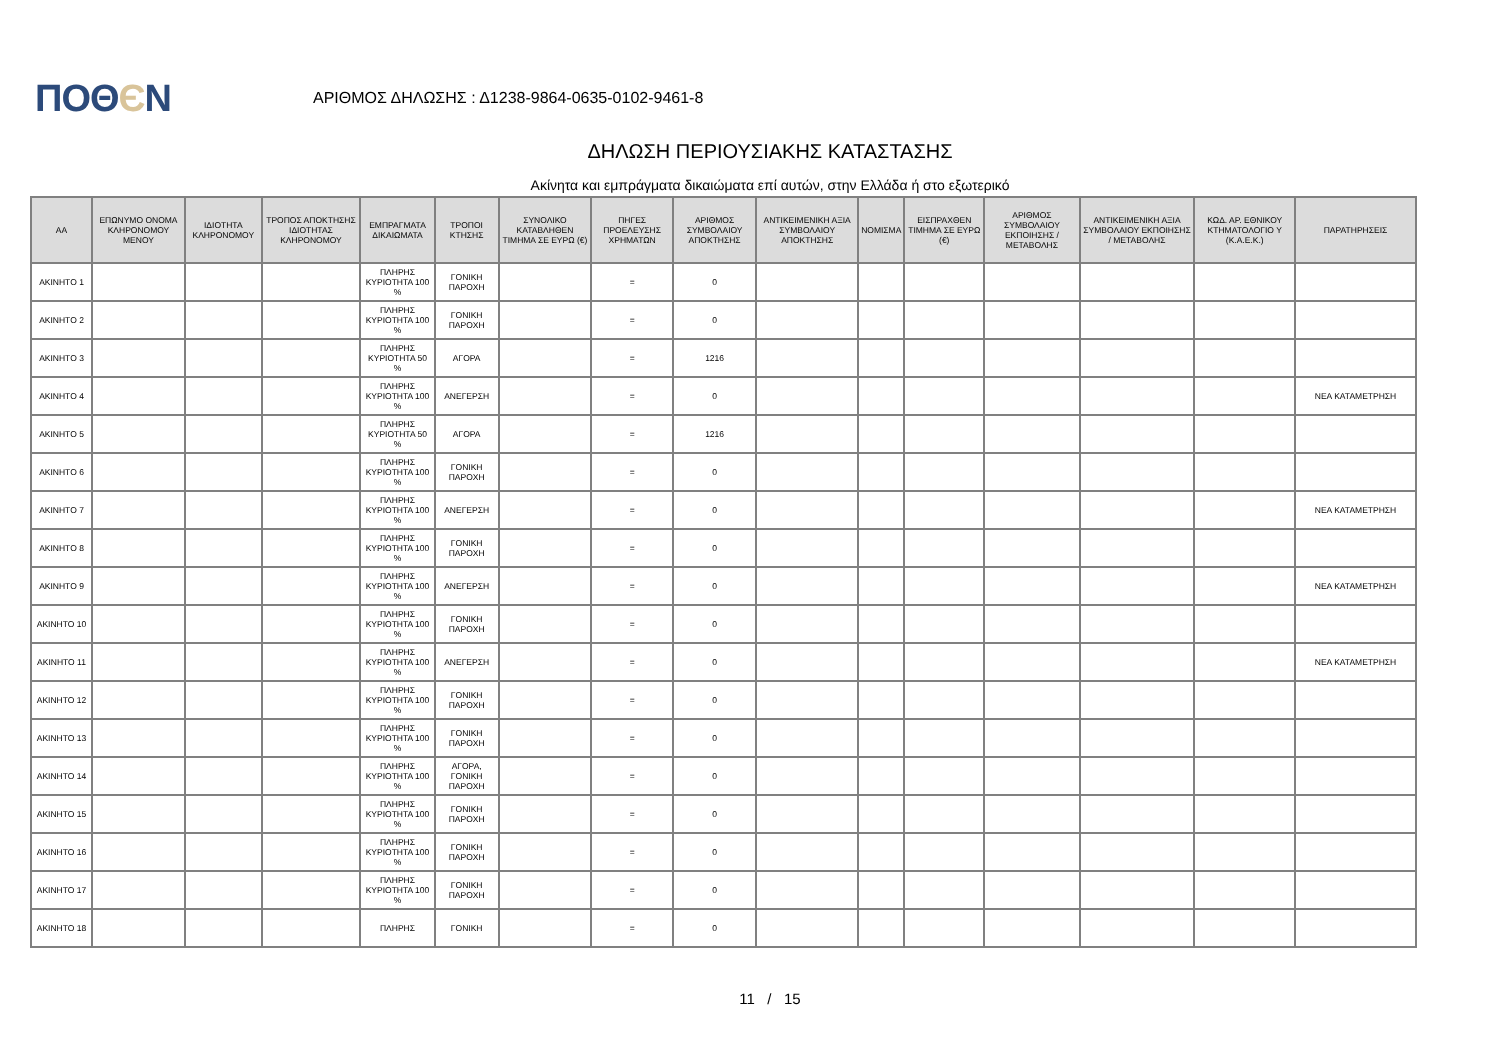ΠΟΘЄΝ
ΑΡΙΘΜΟΣ ΔΗΛΩΣΗΣ : Δ1238-9864-0635-0102-9461-8
ΔΗΛΩΣΗ ΠΕΡΙΟΥΣΙΑΚΗΣ ΚΑΤΑΣΤΑΣΗΣ
Ακίνητα και εμπράγματα δικαιώματα επί αυτών, στην Ελλάδα ή στο εξωτερικό
| ΑΑ | ΕΠΩΝΥΜΟ ΟΝΟΜΑ ΚΛΗΡΟΝΟΜΟΥ ΜΕΝΟΥ | ΙΔΙΟΤΗΤΑ ΚΛΗΡΟΝΟΜΟΥ | ΤΡΟΠΟΣ ΑΠΟΚΤΗΣΗΣ ΙΔΙΟΤΗΤΑΣ ΚΛΗΡΟΝΟΜΟΥ | ΕΜΠΡΑΓΜΑΤΑ ΔΙΚΑΙΩΜΑΤΑ | ΤΡΟΠΟΙ ΚΤΗΣΗΣ | ΣΥΝΟΛΙΚΟ ΚΑΤΑΒΛΗΘΕΝ ΤΙΜΗΜΑ ΣΕ ΕΥΡΩ (€) | ΠΗΓΕΣ ΠΡΟΕΛΕΥΣΗΣ ΧΡΗΜΑΤΩΝ | ΑΡΙΘΜΟΣ ΣΥΜΒΟΛΑΙΟΥ ΑΠΟΚΤΗΣΗΣ | ΑΝΤΙΚΕΙΜΕΝΙΚΗ ΑΞΙΑ ΣΥΜΒΟΛΑΙΟΥ ΑΠΟΚΤΗΣΗΣ | ΝΟΜΙΣΜΑ | ΕΙΣΠΡΑΧΘΕΝ ΤΙΜΗΜΑ ΣΕ ΕΥΡΩ (€) | ΑΡΙΘΜΟΣ ΣΥΜΒΟΛΑΙΟΥ ΕΚΠΟΙΗΣΗΣ /ΜΕΤΑΒΟΛΗΣ | ΑΝΤΙΚΕΙΜΕΝΙΚΗ ΑΞΙΑ ΣΥΜΒΟΛΑΙΟΥ ΕΚΠΟΙΗΣΗΣ / ΜΕΤΑΒΟΛΗΣ | ΚΩΔ. ΑΡ. ΕΘΝΙΚΟΥ ΚΤΗΜΑΤΟΛΟΓΙΟ Υ (Κ.Α.Ε.Κ.) | ΠΑΡΑΤΗΡΗΣΕΙΣ |
| --- | --- | --- | --- | --- | --- | --- | --- | --- | --- | --- | --- | --- | --- | --- | --- |
| ΑΚΙΝΗΤΟ 1 | | | | ΠΛΗΡΗΣ ΚΥΡΙΟΤΗΤΑ 100 % | ΓΟΝΙΚΗ ΠΑΡΟΧΗ | | = | 0 | | | | | | | |
| ΑΚΙΝΗΤΟ 2 | | | | ΠΛΗΡΗΣ ΚΥΡΙΟΤΗΤΑ 100 % | ΓΟΝΙΚΗ ΠΑΡΟΧΗ | | = | 0 | | | | | | | |
| ΑΚΙΝΗΤΟ 3 | | | | ΠΛΗΡΗΣ ΚΥΡΙΟΤΗΤΑ 50 % | ΑΓΟΡΑ | | = | 1216 | | | | | | | |
| ΑΚΙΝΗΤΟ 4 | | | | ΠΛΗΡΗΣ ΚΥΡΙΟΤΗΤΑ 100 % | ΑΝΕΓΕΡΣΗ | | = | 0 | | | | | | | ΝΕΑ ΚΑΤΑΜΕΤΡΗΣΗ |
| ΑΚΙΝΗΤΟ 5 | | | | ΠΛΗΡΗΣ ΚΥΡΙΟΤΗΤΑ 50 % | ΑΓΟΡΑ | | = | 1216 | | | | | | | |
| ΑΚΙΝΗΤΟ 6 | | | | ΠΛΗΡΗΣ ΚΥΡΙΟΤΗΤΑ 100 % | ΓΟΝΙΚΗ ΠΑΡΟΧΗ | | = | 0 | | | | | | | |
| ΑΚΙΝΗΤΟ 7 | | | | ΠΛΗΡΗΣ ΚΥΡΙΟΤΗΤΑ 100 % | ΑΝΕΓΕΡΣΗ | | = | 0 | | | | | | | ΝΕΑ ΚΑΤΑΜΕΤΡΗΣΗ |
| ΑΚΙΝΗΤΟ 8 | | | | ΠΛΗΡΗΣ ΚΥΡΙΟΤΗΤΑ 100 % | ΓΟΝΙΚΗ ΠΑΡΟΧΗ | | = | 0 | | | | | | | |
| ΑΚΙΝΗΤΟ 9 | | | | ΠΛΗΡΗΣ ΚΥΡΙΟΤΗΤΑ 100 % | ΑΝΕΓΕΡΣΗ | | = | 0 | | | | | | | ΝΕΑ ΚΑΤΑΜΕΤΡΗΣΗ |
| ΑΚΙΝΗΤΟ 10 | | | | ΠΛΗΡΗΣ ΚΥΡΙΟΤΗΤΑ 100 % | ΓΟΝΙΚΗ ΠΑΡΟΧΗ | | = | 0 | | | | | | | |
| ΑΚΙΝΗΤΟ 11 | | | | ΠΛΗΡΗΣ ΚΥΡΙΟΤΗΤΑ 100 % | ΑΝΕΓΕΡΣΗ | | = | 0 | | | | | | | ΝΕΑ ΚΑΤΑΜΕΤΡΗΣΗ |
| ΑΚΙΝΗΤΟ 12 | | | | ΠΛΗΡΗΣ ΚΥΡΙΟΤΗΤΑ 100 % | ΓΟΝΙΚΗ ΠΑΡΟΧΗ | | = | 0 | | | | | | | |
| ΑΚΙΝΗΤΟ 13 | | | | ΠΛΗΡΗΣ ΚΥΡΙΟΤΗΤΑ 100 % | ΓΟΝΙΚΗ ΠΑΡΟΧΗ | | = | 0 | | | | | | | |
| ΑΚΙΝΗΤΟ 14 | | | | ΠΛΗΡΗΣ ΚΥΡΙΟΤΗΤΑ 100 % | ΑΓΟΡΑ, ΓΟΝΙΚΗ ΠΑΡΟΧΗ | | = | 0 | | | | | | | |
| ΑΚΙΝΗΤΟ 15 | | | | ΠΛΗΡΗΣ ΚΥΡΙΟΤΗΤΑ 100 % | ΓΟΝΙΚΗ ΠΑΡΟΧΗ | | = | 0 | | | | | | | |
| ΑΚΙΝΗΤΟ 16 | | | | ΠΛΗΡΗΣ ΚΥΡΙΟΤΗΤΑ 100 % | ΓΟΝΙΚΗ ΠΑΡΟΧΗ | | = | 0 | | | | | | | |
| ΑΚΙΝΗΤΟ 17 | | | | ΠΛΗΡΗΣ ΚΥΡΙΟΤΗΤΑ 100 % | ΓΟΝΙΚΗ ΠΑΡΟΧΗ | | = | 0 | | | | | | | |
| ΑΚΙΝΗΤΟ 18 | | | | ΠΛΗΡΗΣ | ΓΟΝΙΚΗ | | = | 0 | | | | | | | |
11 / 15